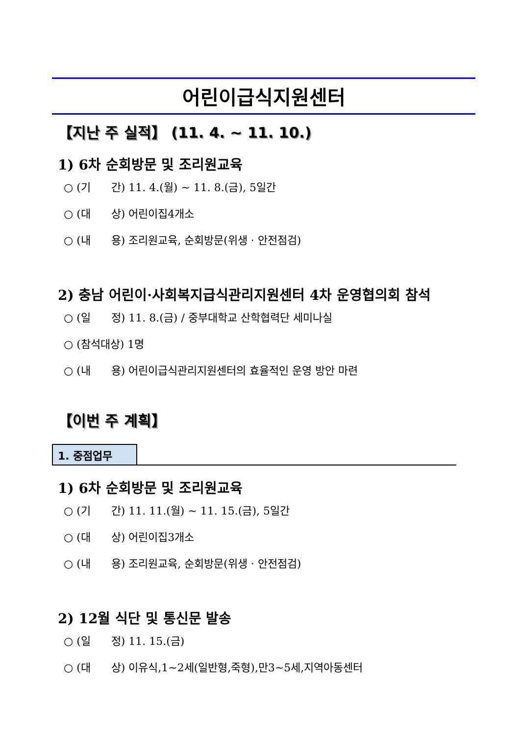어린이급식지원센터
【지난 주 실적】 (11. 4. ~ 11. 10.)
1) 6차 순회방문 및 조리원교육
○ (기 간) 11. 4.(월) ~ 11. 8.(금), 5일간
○ (대 상) 어린이집4개소
○ (내 용) 조리원교육, 순회방문(위생 · 안전점검)
2) 충남 어린이·사회복지급식관리지원센터 4차 운영협의회 참석
○ (일 정) 11. 8.(금) / 중부대학교 산학협력단 세미나실
○ (참석대상) 1명
○ (내 용) 어린이급식관리지원센터의 효율적인 운영 방안 마련
【이번 주 계획】
1. 중점업무
1) 6차 순회방문 및 조리원교육
○ (기 간) 11. 11.(월) ~ 11. 15.(금), 5일간
○ (대 상) 어린이집3개소
○ (내 용) 조리원교육, 순회방문(위생 · 안전점검)
2) 12월 식단 및 통신문 발송
○ (일 정) 11. 15.(금)
○ (대 상) 이유식,1~2세(일반형,죽형),만3~5세,지역아동센터